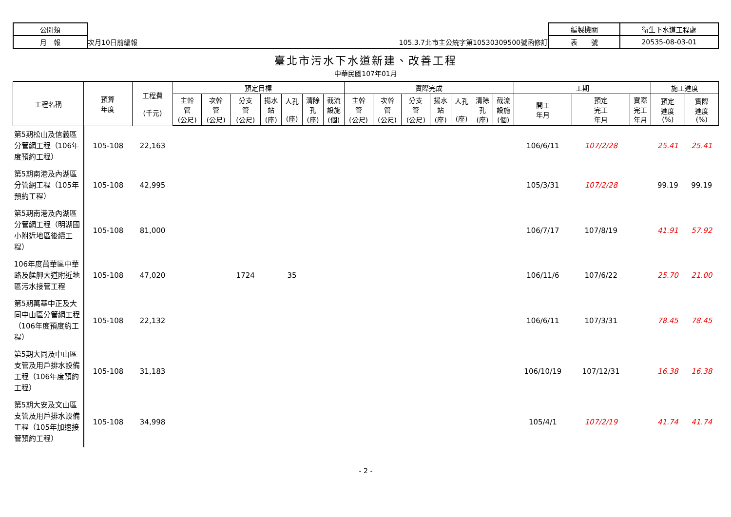| 公開類 | | 編製機關 | 衛生下水道工程處 |
| 月 報 | 次月10日前編報 105.3.7北市主公統字第10530309500號函修訂 | 表 號 | 20535-08-03-01 |
臺北市污水下水道新建、改善工程
中華民國107年01月
| 工程名稱 | 預算 年度 | 工程費 (千元) | 預定目標 | | | | | | | 實際完成 | | | | | | | 工期 | | | 施工進度 | |
| --- | --- | --- | --- | --- | --- | --- | --- | --- | --- | --- | --- | --- | --- | --- | --- | --- | --- | --- | --- | --- | --- |
| | | | 主幹 管 (公尺) | 次幹 管 (公尺) | 分支 管 (公尺) | 揚水 站 (座) | 人孔 (座) | 清除 孔 (座) | 截流 設施 (個) | 主幹 管 (公尺) | 次幹 管 (公尺) | 分支 管 (公尺) | 揚水 站 (座) | 人孔 (座) | 清除 孔 (座) | 截流 設施 (個) | 開工 年月 | 預定 完工 年月 | 實際 完工 年月 | 預定 進度 (%) | 實際 進度 (%) |
| 第5期松山及信義區分管網工程（106年度預約工程） | 105-108 | 22,163 | | | | | | | | | | | | | | | 106/6/11 | 107/2/28 | | 25.41 | 25.41 |
| 第5期南港及內湖區分管網工程（105年預約工程） | 105-108 | 42,995 | | | | | | | | | | | | | | | 105/3/31 | 107/2/28 | | 99.19 | 99.19 |
| 第5期南港及內湖區分管網工程（明湖國小附近地區後續工程） | 105-108 | 81,000 | | | | | | | | | | | | | | | 106/7/17 | 107/8/19 | | 41.91 | 57.92 |
| 106年度萬華區中華路及艋舺大道附近地區污水接管工程 | 105-108 | 47,020 | | | 1724 | | 35 | | | | | | | | | | 106/11/6 | 107/6/22 | | 25.70 | 21.00 |
| 第5期萬華中正及大同中山區分管網工程（106年度預度約工程） | 105-108 | 22,132 | | | | | | | | | | | | | | | 106/6/11 | 107/3/31 | | 78.45 | 78.45 |
| 第5期大同及中山區支管及用戶排水設備工程（106年度預約工程） | 105-108 | 31,183 | | | | | | | | | | | | | | | 106/10/19 | 107/12/31 | | 16.38 | 16.38 |
| 第5期大安及文山區支管及用戶排水設備工程（105年加速接管預約工程） | 105-108 | 34,998 | | | | | | | | | | | | | | | 105/4/1 | 107/2/19 | | 41.74 | 41.74 |
- 2 -